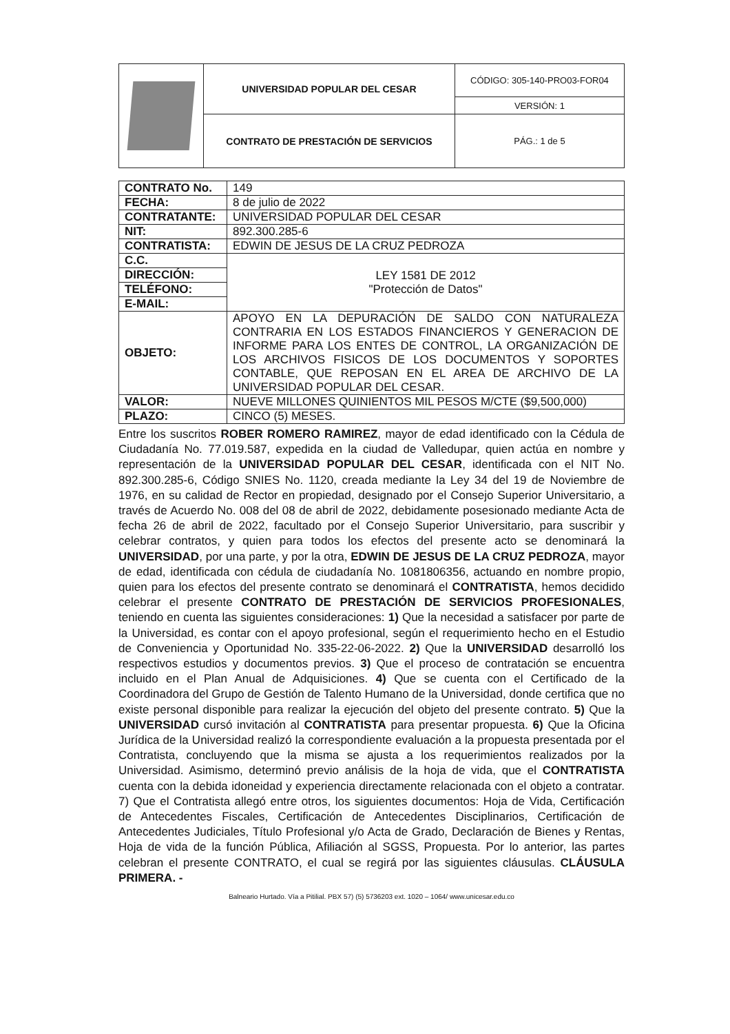| | UNIVERSIDAD POPULAR DEL CESAR | CÓDIGO: 305-140-PRO03-FOR04 |
| | | VERSIÓN: 1 |
| | CONTRATO DE PRESTACIÓN DE SERVICIOS | PÁG.: 1 de 5 |
| CONTRATO No. | 149 |
| FECHA: | 8 de julio de 2022 |
| CONTRATANTE: | UNIVERSIDAD POPULAR DEL CESAR |
| NIT: | 892.300.285-6 |
| CONTRATISTA: | EDWIN DE JESUS DE LA CRUZ PEDROZA |
| C.C. | LEY 1581 DE 2012 "Protección de Datos" |
| DIRECCIÓN: | |
| TELÉFONO: | |
| E-MAIL: | |
| OBJETO: | APOYO EN LA DEPURACIÓN DE SALDO CON NATURALEZA CONTRARIA EN LOS ESTADOS FINANCIEROS Y GENERACION DE INFORME PARA LOS ENTES DE CONTROL, LA ORGANIZACIÓN DE LOS ARCHIVOS FISICOS DE LOS DOCUMENTOS Y SOPORTES CONTABLE, QUE REPOSAN EN EL AREA DE ARCHIVO DE LA UNIVERSIDAD POPULAR DEL CESAR. |
| VALOR: | NUEVE MILLONES QUINIENTOS MIL PESOS M/CTE ($9,500,000) |
| PLAZO: | CINCO (5) MESES. |
Entre los suscritos ROBER ROMERO RAMIREZ, mayor de edad identificado con la Cédula de Ciudadanía No. 77.019.587, expedida en la ciudad de Valledupar, quien actúa en nombre y representación de la UNIVERSIDAD POPULAR DEL CESAR, identificada con el NIT No. 892.300.285-6, Código SNIES No. 1120, creada mediante la Ley 34 del 19 de Noviembre de 1976, en su calidad de Rector en propiedad, designado por el Consejo Superior Universitario, a través de Acuerdo No. 008 del 08 de abril de 2022, debidamente posesionado mediante Acta de fecha 26 de abril de 2022, facultado por el Consejo Superior Universitario, para suscribir y celebrar contratos, y quien para todos los efectos del presente acto se denominará la UNIVERSIDAD, por una parte, y por la otra, EDWIN DE JESUS DE LA CRUZ PEDROZA, mayor de edad, identificada con cédula de ciudadanía No. 1081806356, actuando en nombre propio, quien para los efectos del presente contrato se denominará el CONTRATISTA, hemos decidido celebrar el presente CONTRATO DE PRESTACIÓN DE SERVICIOS PROFESIONALES, teniendo en cuenta las siguientes consideraciones: 1) Que la necesidad a satisfacer por parte de la Universidad, es contar con el apoyo profesional, según el requerimiento hecho en el Estudio de Conveniencia y Oportunidad No. 335-22-06-2022. 2) Que la UNIVERSIDAD desarrolló los respectivos estudios y documentos previos. 3) Que el proceso de contratación se encuentra incluido en el Plan Anual de Adquisiciones. 4) Que se cuenta con el Certificado de la Coordinadora del Grupo de Gestión de Talento Humano de la Universidad, donde certifica que no existe personal disponible para realizar la ejecución del objeto del presente contrato. 5) Que la UNIVERSIDAD cursó invitación al CONTRATISTA para presentar propuesta. 6) Que la Oficina Jurídica de la Universidad realizó la correspondiente evaluación a la propuesta presentada por el Contratista, concluyendo que la misma se ajusta a los requerimientos realizados por la Universidad. Asimismo, determinó previo análisis de la hoja de vida, que el CONTRATISTA cuenta con la debida idoneidad y experiencia directamente relacionada con el objeto a contratar. 7) Que el Contratista allegó entre otros, los siguientes documentos: Hoja de Vida, Certificación de Antecedentes Fiscales, Certificación de Antecedentes Disciplinarios, Certificación de Antecedentes Judiciales, Título Profesional y/o Acta de Grado, Declaración de Bienes y Rentas, Hoja de vida de la función Pública, Afiliación al SGSS, Propuesta. Por lo anterior, las partes celebran el presente CONTRATO, el cual se regirá por las siguientes cláusulas. CLÁUSULA PRIMERA. -
Balneario Hurtado. Vía a Pitilial. PBX 57) (5) 5736203 ext. 1020 – 1064/ www.unicesar.edu.co